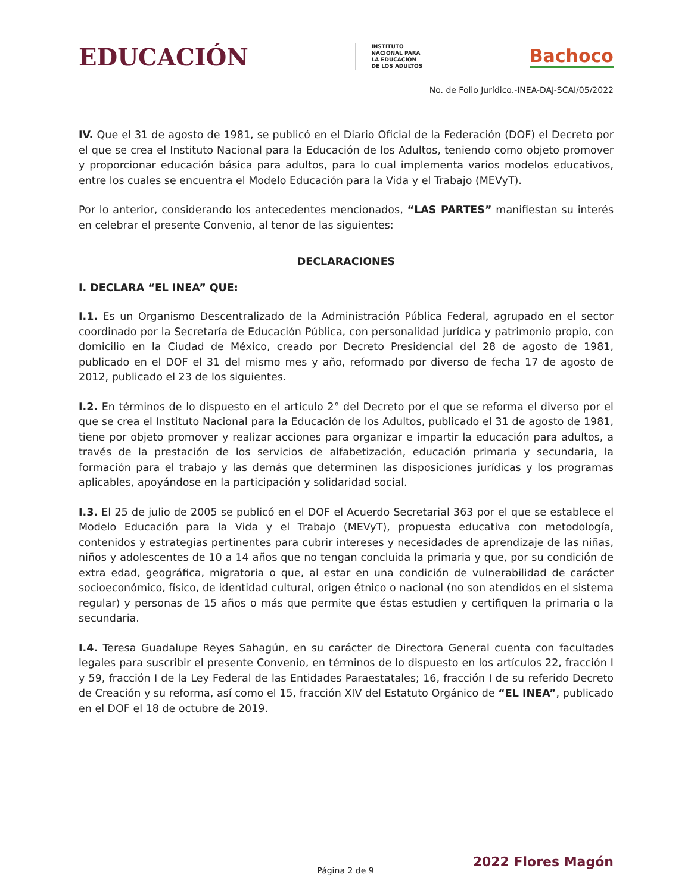EDUCACIÓN
INSTITUTO
NACIONAL PARA
LA EDUCACIÓN
DE LOS ADULTOS
Bachoco
No. de Folio Jurídico.-INEA-DAJ-SCAI/05/2022
IV. Que el 31 de agosto de 1981, se publicó en el Diario Oficial de la Federación (DOF) el Decreto por el que se crea el Instituto Nacional para la Educación de los Adultos, teniendo como objeto promover y proporcionar educación básica para adultos, para lo cual implementa varios modelos educativos, entre los cuales se encuentra el Modelo Educación para la Vida y el Trabajo (MEVyT).
Por lo anterior, considerando los antecedentes mencionados, “LAS PARTES” manifiestan su interés en celebrar el presente Convenio, al tenor de las siguientes:
DECLARACIONES
I. DECLARA “EL INEA” QUE:
I.1. Es un Organismo Descentralizado de la Administración Pública Federal, agrupado en el sector coordinado por la Secretaría de Educación Pública, con personalidad jurídica y patrimonio propio, con domicilio en la Ciudad de México, creado por Decreto Presidencial del 28 de agosto de 1981, publicado en el DOF el 31 del mismo mes y año, reformado por diverso de fecha 17 de agosto de 2012, publicado el 23 de los siguientes.
I.2. En términos de lo dispuesto en el artículo 2° del Decreto por el que se reforma el diverso por el que se crea el Instituto Nacional para la Educación de los Adultos, publicado el 31 de agosto de 1981, tiene por objeto promover y realizar acciones para organizar e impartir la educación para adultos, a través de la prestación de los servicios de alfabetización, educación primaria y secundaria, la formación para el trabajo y las demás que determinen las disposiciones jurídicas y los programas aplicables, apoyándose en la participación y solidaridad social.
I.3. El 25 de julio de 2005 se publicó en el DOF el Acuerdo Secretarial 363 por el que se establece el Modelo Educación para la Vida y el Trabajo (MEVyT), propuesta educativa con metodología, contenidos y estrategias pertinentes para cubrir intereses y necesidades de aprendizaje de las niñas, niños y adolescentes de 10 a 14 años que no tengan concluida la primaria y que, por su condición de extra edad, geográfica, migratoria o que, al estar en una condición de vulnerabilidad de carácter socioeconómico, físico, de identidad cultural, origen étnico o nacional (no son atendidos en el sistema regular) y personas de 15 años o más que permite que éstas estudien y certifiquen la primaria o la secundaria.
I.4. Teresa Guadalupe Reyes Sahagún, en su carácter de Directora General cuenta con facultades legales para suscribir el presente Convenio, en términos de lo dispuesto en los artículos 22, fracción I y 59, fracción I de la Ley Federal de las Entidades Paraestatales; 16, fracción I de su referido Decreto de Creación y su reforma, así como el 15, fracción XIV del Estatuto Orgánico de “EL INEA”, publicado en el DOF el 18 de octubre de 2019.
2022 Flores Magón
Página 2 de 9